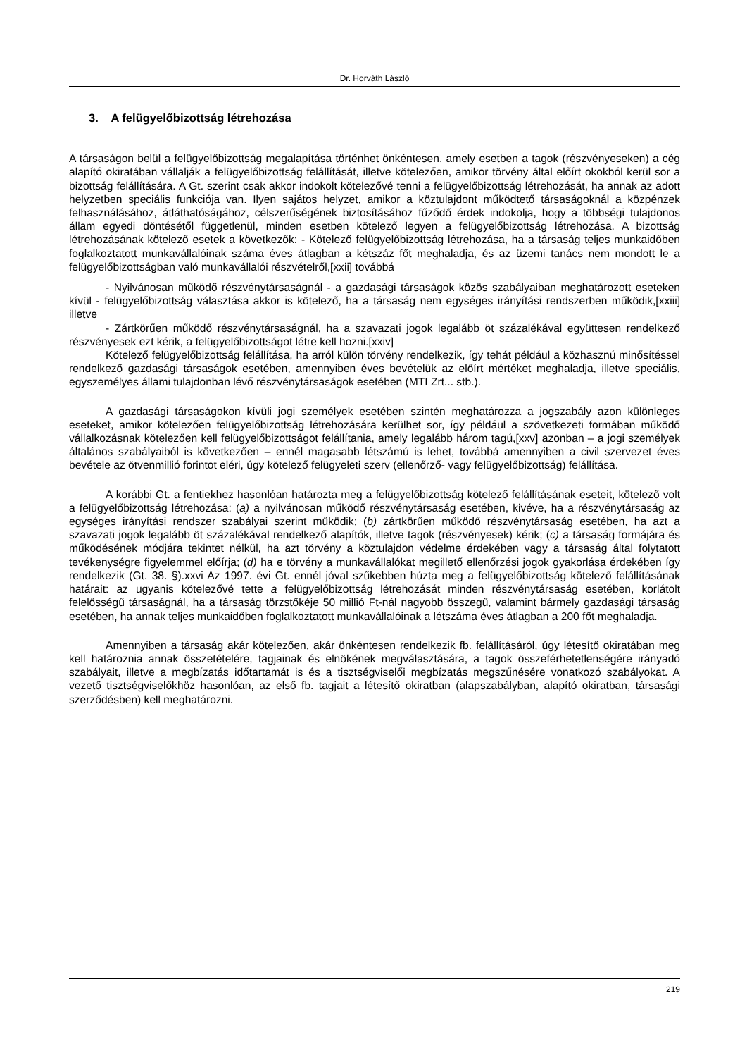Dr. Horváth László
3. A felügyelőbizottság létrehozása
A társaságon belül a felügyelőbizottság megalapítása történhet önkéntesen, amely esetben a tagok (részvényeseken) a cég alapító okiratában vállalják a felügyelőbizottság felállítását, illetve kötelezően, amikor törvény által előírt okokból kerül sor a bizottság felállítására. A Gt. szerint csak akkor indokolt kötelezővé tenni a felügyelőbizottság létrehozását, ha annak az adott helyzetben speciális funkciója van. Ilyen sajátos helyzet, amikor a köztulajdont működtető társaságoknál a közpénzek felhasználásához, átláthatóságához, célszerűségének biztosításához fűződő érdek indokolja, hogy a többségi tulajdonos állam egyedi döntésétől függetlenül, minden esetben kötelező legyen a felügyelőbizottság létrehozása. A bizottság létrehozásának kötelező esetek a következők: - Kötelező felügyelőbizottság létrehozása, ha a társaság teljes munkaidőben foglalkoztatott munkavállalóinak száma éves átlagban a kétszáz főt meghaladja, és az üzemi tanács nem mondott le a felügyelőbizottságban való munkavállalói részvételről,[xxii] továbbá
- Nyilvánosan működő részvénytársaságnál - a gazdasági társaságok közös szabályaiban meghatározott eseteken kívül - felügyelőbizottság választása akkor is kötelező, ha a társaság nem egységes irányítási rendszerben működik,[xxiii] illetve
- Zártkörűen működő részvénytársaságnál, ha a szavazati jogok legalább öt százalékával együttesen rendelkező részvényesek ezt kérik, a felügyelőbizottságot létre kell hozni.[xxiv]
Kötelező felügyelőbizottság felállítása, ha arról külön törvény rendelkezik, így tehát például a közhasznú minősítéssel rendelkező gazdasági társaságok esetében, amennyiben éves bevételük az előírt mértéket meghaladja, illetve speciális, egyszemélyes állami tulajdonban lévő részvénytársaságok esetében (MTI Zrt... stb.).
A gazdasági társaságokon kívüli jogi személyek esetében szintén meghatározza a jogszabály azon különleges eseteket, amikor kötelezően felügyelőbizottság létrehozására kerülhet sor, így például a szövetkezeti formában működő vállalkozásnak kötelezően kell felügyelőbizottságot felállítania, amely legalább három tagú,[xxv] azonban – a jogi személyek általános szabályaiból is következően – ennél magasabb létszámú is lehet, továbbá amennyiben a civil szervezet éves bevétele az ötvenmillió forintot eléri, úgy kötelező felügyeleti szerv (ellenőrző- vagy felügyelőbizottság) felállítása.
A korábbi Gt. a fentiekhez hasonlóan határozta meg a felügyelőbizottság kötelező felállításának eseteit, kötelező volt a felügyelőbizottság létrehozása: (a) a nyilvánosan működő részvénytársaság esetében, kivéve, ha a részvénytársaság az egységes irányítási rendszer szabályai szerint működik; (b) zártkörűen működő részvénytársaság esetében, ha azt a szavazati jogok legalább öt százalékával rendelkező alapítók, illetve tagok (részvényesek) kérik; (c) a társaság formájára és működésének módjára tekintet nélkül, ha azt törvény a köztulajdon védelme érdekében vagy a társaság által folytatott tevékenységre figyelemmel előírja; (d) ha e törvény a munkavállalókat megillető ellenőrzési jogok gyakorlása érdekében így rendelkezik (Gt. 38. §).xxvi Az 1997. évi Gt. ennél jóval szűkebben húzta meg a felügyelőbizottság kötelező felállításának határait: az ugyanis kötelezővé tette a felügyelőbizottság létrehozását minden részvénytársaság esetében, korlátolt felelősségű társaságnál, ha a társaság törzstőkéje 50 millió Ft-nál nagyobb összegű, valamint bármely gazdasági társaság esetében, ha annak teljes munkaidőben foglalkoztatott munkavállalóinak a létszáma éves átlagban a 200 főt meghaladja.
Amennyiben a társaság akár kötelezően, akár önkéntesen rendelkezik fb. felállításáról, úgy létesítő okiratában meg kell határoznia annak összetételére, tagjainak és elnökének megválasztására, a tagok összeférhetetlenségére irányadó szabályait, illetve a megbízatás időtartamát is és a tisztségviselői megbízatás megszűnésére vonatkozó szabályokat. A vezető tisztségviselőkhöz hasonlóan, az első fb. tagjait a létesítő okiratban (alapszabályban, alapító okiratban, társasági szerződésben) kell meghatározni.
219